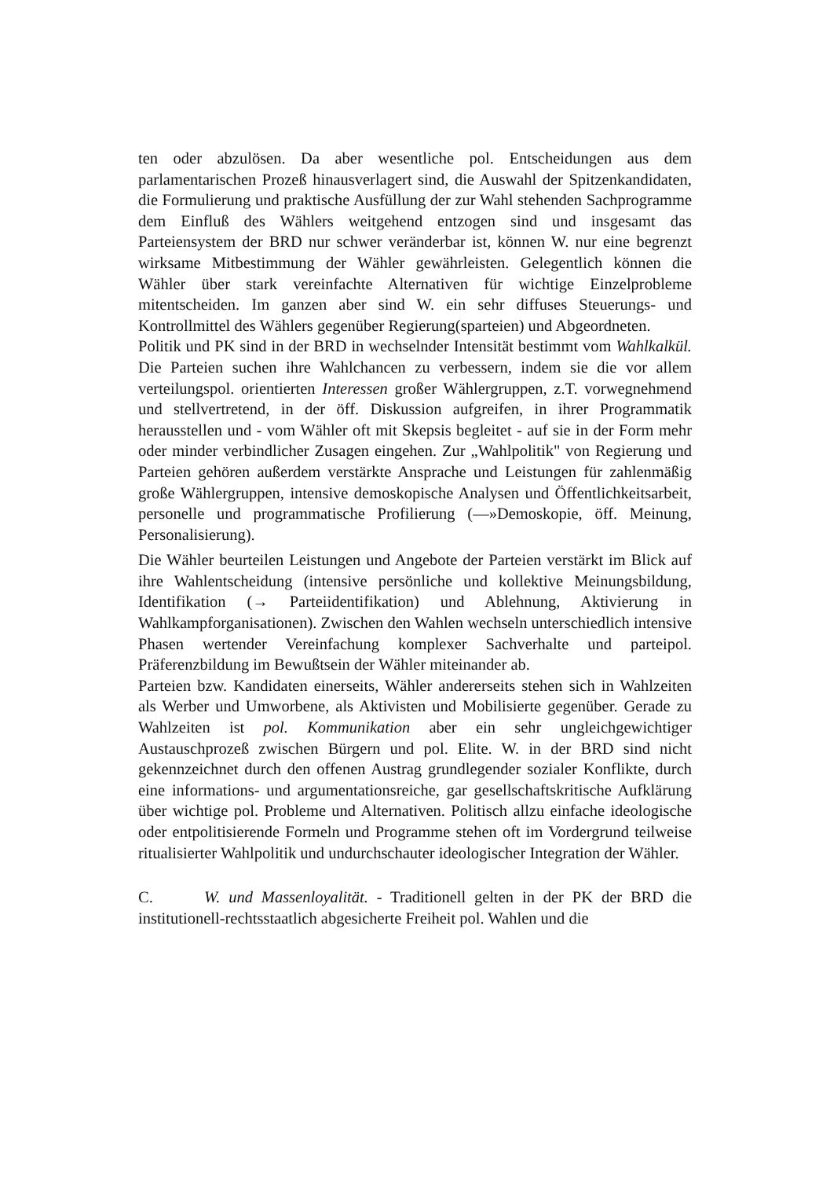ten oder abzulösen. Da aber wesentliche pol. Entscheidungen aus dem parlamentarischen Prozeß hinausverlagert sind, die Auswahl der Spitzenkandidaten, die Formulierung und praktische Ausfüllung der zur Wahl stehenden Sachprogramme dem Einfluß des Wählers weitgehend entzogen sind und insgesamt das Parteiensystem der BRD nur schwer veränderbar ist, können W. nur eine begrenzt wirksame Mitbestimmung der Wähler gewährleisten. Gelegentlich können die Wähler über stark vereinfachte Alternativen für wichtige Einzelprobleme mitentscheiden. Im ganzen aber sind W. ein sehr diffuses Steuerungs- und Kontrollmittel des Wählers gegenüber Regierung(sparteien) und Abgeordneten.
Politik und PK sind in der BRD in wechselnder Intensität bestimmt vom Wahlkalkül. Die Parteien suchen ihre Wahlchancen zu verbessern, indem sie die vor allem verteilungspol. orientierten Interessen großer Wählergruppen, z.T. vorwegnehmend und stellvertretend, in der öff. Diskussion aufgreifen, in ihrer Programmatik herausstellen und - vom Wähler oft mit Skepsis begleitet - auf sie in der Form mehr oder minder verbindlicher Zusagen eingehen. Zur „Wahlpolitik" von Regierung und Parteien gehören außerdem verstärkte Ansprache und Leistungen für zahlenmäßig große Wählergruppen, intensive demoskopische Analysen und Öffentlichkeitsarbeit, personelle und programmatische Profilierung (—»Demoskopie, öff. Meinung, Personalisierung).
Die Wähler beurteilen Leistungen und Angebote der Parteien verstärkt im Blick auf ihre Wahlentscheidung (intensive persönliche und kollektive Meinungsbildung, Identifikation (→ Parteiidentifikation) und Ablehnung, Aktivierung in Wahlkampforganisationen). Zwischen den Wahlen wechseln unterschiedlich intensive Phasen wertender Vereinfachung komplexer Sachverhalte und parteipol. Präferenzbildung im Bewußtsein der Wähler miteinander ab.
Parteien bzw. Kandidaten einerseits, Wähler andererseits stehen sich in Wahlzeiten als Werber und Umworbene, als Aktivisten und Mobilisierte gegenüber. Gerade zu Wahlzeiten ist pol. Kommunikation aber ein sehr ungleichgewichtiger Austauschprozeß zwischen Bürgern und pol. Elite. W. in der BRD sind nicht gekennzeichnet durch den offenen Austrag grundlegender sozialer Konflikte, durch eine informations- und argumentationsreiche, gar gesellschaftskritische Aufklärung über wichtige pol. Probleme und Alternativen. Politisch allzu einfache ideologische oder entpolitisierende Formeln und Programme stehen oft im Vordergrund teilweise ritualisierter Wahlpolitik und undurchschauter ideologischer Integration der Wähler.
C. W. und Massenloyalität. - Traditionell gelten in der PK der BRD die institutionell-rechtsstaatlich abgesicherte Freiheit pol. Wahlen und die